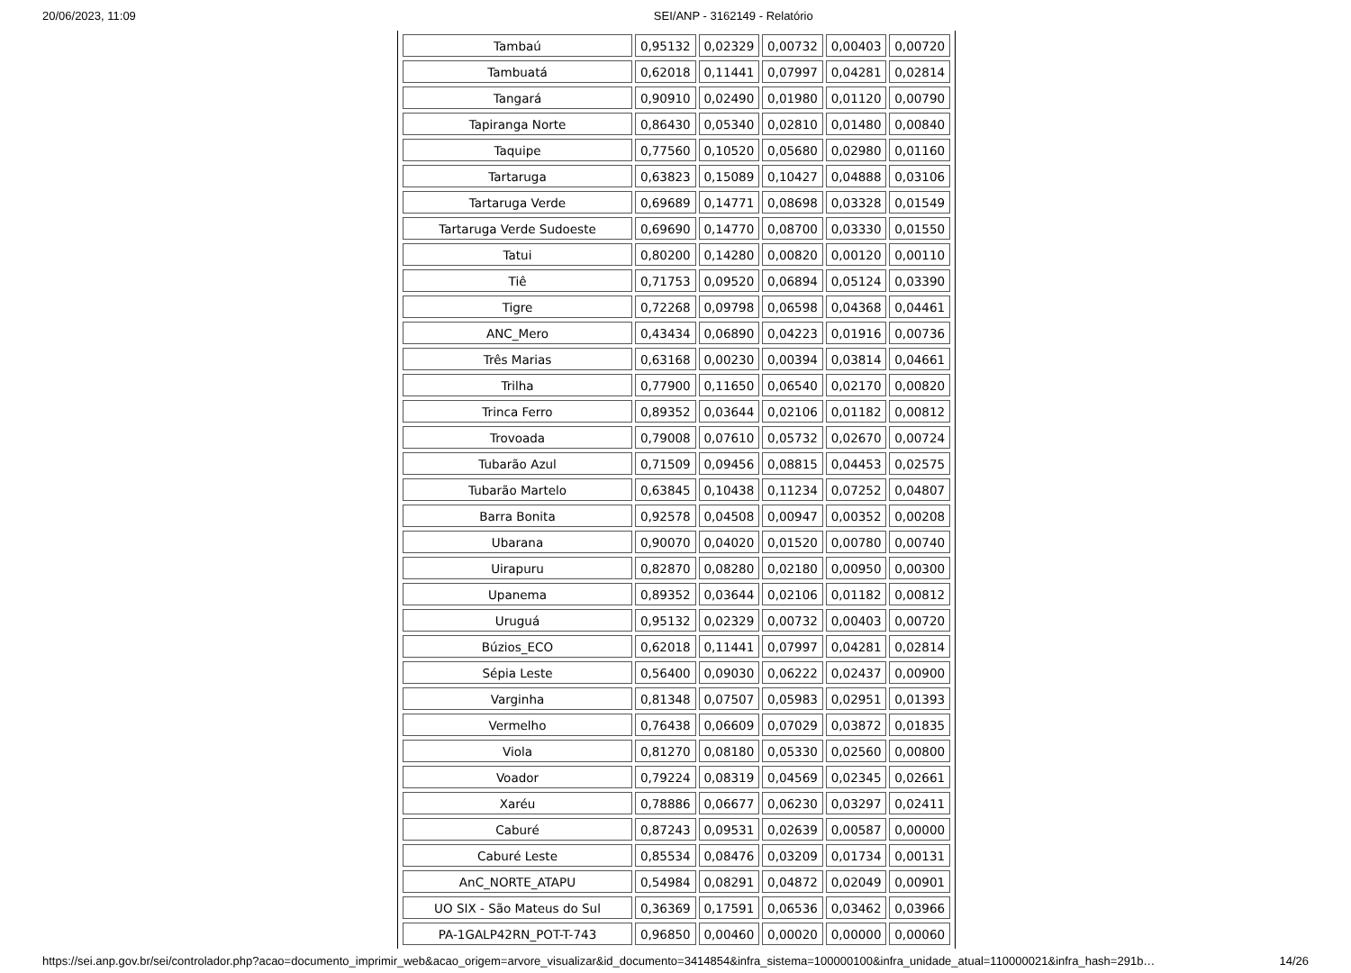20/06/2023, 11:09 SEI/ANP - 3162149 - Relatório
| Tambaú | 0,95132 | 0,02329 | 0,00732 | 0,00403 | 0,00720 |
| Tambuatá | 0,62018 | 0,11441 | 0,07997 | 0,04281 | 0,02814 |
| Tangará | 0,90910 | 0,02490 | 0,01980 | 0,01120 | 0,00790 |
| Tapiranga Norte | 0,86430 | 0,05340 | 0,02810 | 0,01480 | 0,00840 |
| Taquipe | 0,77560 | 0,10520 | 0,05680 | 0,02980 | 0,01160 |
| Tartaruga | 0,63823 | 0,15089 | 0,10427 | 0,04888 | 0,03106 |
| Tartaruga Verde | 0,69689 | 0,14771 | 0,08698 | 0,03328 | 0,01549 |
| Tartaruga Verde Sudoeste | 0,69690 | 0,14770 | 0,08700 | 0,03330 | 0,01550 |
| Tatui | 0,80200 | 0,14280 | 0,00820 | 0,00120 | 0,00110 |
| Tiê | 0,71753 | 0,09520 | 0,06894 | 0,05124 | 0,03390 |
| Tigre | 0,72268 | 0,09798 | 0,06598 | 0,04368 | 0,04461 |
| ANC_Mero | 0,43434 | 0,06890 | 0,04223 | 0,01916 | 0,00736 |
| Três Marias | 0,63168 | 0,00230 | 0,00394 | 0,03814 | 0,04661 |
| Trilha | 0,77900 | 0,11650 | 0,06540 | 0,02170 | 0,00820 |
| Trinca Ferro | 0,89352 | 0,03644 | 0,02106 | 0,01182 | 0,00812 |
| Trovoada | 0,79008 | 0,07610 | 0,05732 | 0,02670 | 0,00724 |
| Tubarão Azul | 0,71509 | 0,09456 | 0,08815 | 0,04453 | 0,02575 |
| Tubarão Martelo | 0,63845 | 0,10438 | 0,11234 | 0,07252 | 0,04807 |
| Barra Bonita | 0,92578 | 0,04508 | 0,00947 | 0,00352 | 0,00208 |
| Ubarana | 0,90070 | 0,04020 | 0,01520 | 0,00780 | 0,00740 |
| Uirapuru | 0,82870 | 0,08280 | 0,02180 | 0,00950 | 0,00300 |
| Upanema | 0,89352 | 0,03644 | 0,02106 | 0,01182 | 0,00812 |
| Uruguá | 0,95132 | 0,02329 | 0,00732 | 0,00403 | 0,00720 |
| Búzios_ECO | 0,62018 | 0,11441 | 0,07997 | 0,04281 | 0,02814 |
| Sépia Leste | 0,56400 | 0,09030 | 0,06222 | 0,02437 | 0,00900 |
| Varginha | 0,81348 | 0,07507 | 0,05983 | 0,02951 | 0,01393 |
| Vermelho | 0,76438 | 0,06609 | 0,07029 | 0,03872 | 0,01835 |
| Viola | 0,81270 | 0,08180 | 0,05330 | 0,02560 | 0,00800 |
| Voador | 0,79224 | 0,08319 | 0,04569 | 0,02345 | 0,02661 |
| Xaréu | 0,78886 | 0,06677 | 0,06230 | 0,03297 | 0,02411 |
| Caburé | 0,87243 | 0,09531 | 0,02639 | 0,00587 | 0,00000 |
| Caburé Leste | 0,85534 | 0,08476 | 0,03209 | 0,01734 | 0,00131 |
| AnC_NORTE_ATAPU | 0,54984 | 0,08291 | 0,04872 | 0,02049 | 0,00901 |
| UO SIX - São Mateus do Sul | 0,36369 | 0,17591 | 0,06536 | 0,03462 | 0,03966 |
| PA-1GALP42RN_POT-T-743 | 0,96850 | 0,00460 | 0,00020 | 0,00000 | 0,00060 |
https://sei.anp.gov.br/sei/controlador.php?acao=documento_imprimir_web&acao_origem=arvore_visualizar&id_documento=3414854&infra_sistema=100000100&infra_unidade_atual=110000021&infra_hash=291b… 14/26